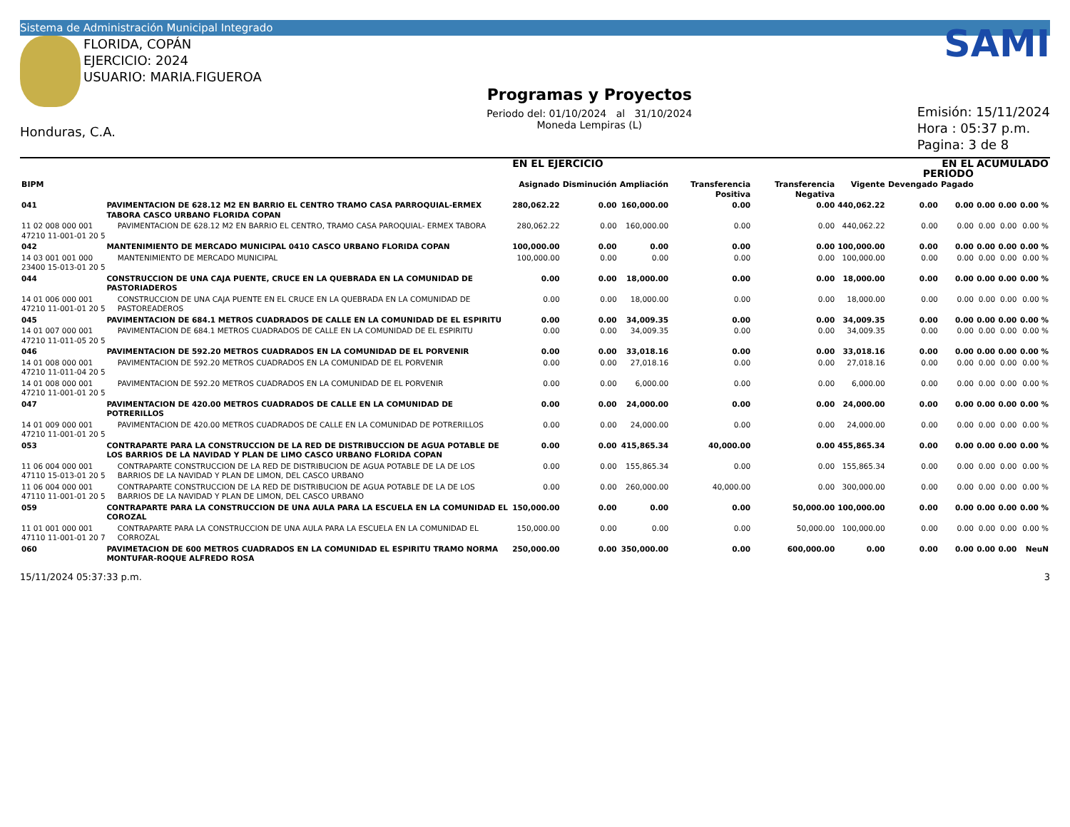Sistema de Administración Municipal Integrado
FLORIDA, COPÁN
EJERCICIO: 2024
USUARIO: MARIA.FIGUEROA
Honduras, C.A.
Programas y Proyectos
Periodo del: 01/10/2024 al 31/10/2024
Moneda Lempiras (L)
SAMI
Emisión: 15/11/2024
Hora : 05:37 p.m.
Pagina: 3 de 8
| | | | EN EL EJERCICIO | | | | | | EN EL PERIODO | | ACUMULADO | | |
| --- | --- | --- | --- | --- | --- | --- | --- | --- | --- | --- | --- | --- | --- |
| BIPM | | | Asignado | Disminución | Ampliación | Transferencia Positiva | Transferencia Negativa | Vigente | Devengado | Pagado | | | |
| 041 | PAVIMENTACION DE 628.12 M2 EN BARRIO EL CENTRO TRAMO CASA PARROQUIAL-ERMEX TABORA CASCO URBANO FLORIDA COPAN | | 280,062.22 | 0.00 | 160,000.00 | 0.00 | 0.00 | 440,062.22 | 0.00 | 0.00 | 0.00 | 0.00 | 0.00 % |
| 11 02 008 000 001 47210 11-001-01 20 5 | | PAVIMENTACION DE 628.12 M2 EN BARRIO EL CENTRO, TRAMO CASA PAROQUIAL- ERMEX TABORA | 280,062.22 | 0.00 | 160,000.00 | 0.00 | 0.00 | 440,062.22 | 0.00 | 0.00 | 0.00 | 0.00 | 0.00 % |
| 042 | MANTENIMIENTO DE MERCADO MUNICIPAL 0410 CASCO URBANO FLORIDA COPAN | | 100,000.00 | 0.00 | 0.00 | 0.00 | 0.00 | 100,000.00 | 0.00 | 0.00 | 0.00 | 0.00 | 0.00 % |
| 14 03 001 001 000 23400 15-013-01 20 5 | | MANTENIMIENTO DE MERCADO MUNICIPAL | 100,000.00 | 0.00 | 0.00 | 0.00 | 0.00 | 100,000.00 | 0.00 | 0.00 | 0.00 | 0.00 | 0.00 % |
| 044 | CONSTRUCCION DE UNA CAJA PUENTE, CRUCE EN LA QUEBRADA EN LA COMUNIDAD DE PASTORIADEROS | | 0.00 | 0.00 | 18,000.00 | 0.00 | 0.00 | 18,000.00 | 0.00 | 0.00 | 0.00 | 0.00 | 0.00 % |
| 14 01 006 000 001 47210 11-001-01 20 5 | | CONSTRUCCION DE UNA CAJA PUENTE EN EL CRUCE EN LA QUEBRADA EN LA COMUNIDAD DE PASTOREADEROS | 0.00 | 0.00 | 18,000.00 | 0.00 | 0.00 | 18,000.00 | 0.00 | 0.00 | 0.00 | 0.00 | 0.00 % |
| 045 | PAVIMENTACION DE 684.1 METROS CUADRADOS DE CALLE EN LA COMUNIDAD DE EL ESPIRITU | | 0.00 | 0.00 | 34,009.35 | 0.00 | 0.00 | 34,009.35 | 0.00 | 0.00 | 0.00 | 0.00 | 0.00 % |
| 14 01 007 000 001 47210 11-011-05 20 5 | | PAVIMENTACION DE 684.1 METROS CUADRADOS DE CALLE EN LA COMUNIDAD DE EL ESPIRITU | 0.00 | 0.00 | 34,009.35 | 0.00 | 0.00 | 34,009.35 | 0.00 | 0.00 | 0.00 | 0.00 | 0.00 % |
| 046 | PAVIMENTACION DE 592.20 METROS CUADRADOS EN LA COMUNIDAD DE EL PORVENIR | | 0.00 | 0.00 | 33,018.16 | 0.00 | 0.00 | 33,018.16 | 0.00 | 0.00 | 0.00 | 0.00 | 0.00 % |
| 14 01 008 000 001 47210 11-011-04 20 5 | | PAVIMENTACION DE 592.20 METROS CUADRADOS EN LA COMUNIDAD DE EL PORVENIR | 0.00 | 0.00 | 27,018.16 | 0.00 | 0.00 | 27,018.16 | 0.00 | 0.00 | 0.00 | 0.00 | 0.00 % |
| 14 01 008 000 001 47210 11-001-01 20 5 | | PAVIMENTACION DE 592.20 METROS CUADRADOS EN LA COMUNIDAD DE EL PORVENIR | 0.00 | 0.00 | 6,000.00 | 0.00 | 0.00 | 6,000.00 | 0.00 | 0.00 | 0.00 | 0.00 | 0.00 % |
| 047 | PAVIMENTACION DE 420.00 METROS CUADRADOS DE CALLE EN LA COMUNIDAD DE POTRERILLOS | | 0.00 | 0.00 | 24,000.00 | 0.00 | 0.00 | 24,000.00 | 0.00 | 0.00 | 0.00 | 0.00 | 0.00 % |
| 14 01 009 000 001 47210 11-001-01 20 5 | | PAVIMENTACION DE 420.00 METROS CUADRADOS DE CALLE EN LA COMUNIDAD DE POTRERILLOS | 0.00 | 0.00 | 24,000.00 | 0.00 | 0.00 | 24,000.00 | 0.00 | 0.00 | 0.00 | 0.00 | 0.00 % |
| 053 | CONTRAPARTE PARA LA CONSTRUCCION DE LA RED DE DISTRIBUCCION DE AGUA POTABLE DE LOS BARRIOS DE LA NAVIDAD Y PLAN DE LIMO CASCO URBANO FLORIDA COPAN | | 0.00 | 0.00 | 415,865.34 | 40,000.00 | 0.00 | 455,865.34 | 0.00 | 0.00 | 0.00 | 0.00 | 0.00 % |
| 11 06 004 000 001 47110 15-013-01 20 5 | | CONTRAPARTE CONSTRUCCION DE LA RED DE DISTRIBUCION DE AGUA POTABLE DE LA DE LOS BARRIOS DE LA NAVIDAD Y PLAN DE LIMON, DEL CASCO URBANO | 0.00 | 0.00 | 155,865.34 | 0.00 | 0.00 | 155,865.34 | 0.00 | 0.00 | 0.00 | 0.00 | 0.00 % |
| 11 06 004 000 001 47110 11-001-01 20 5 | | CONTRAPARTE CONSTRUCCION DE LA RED DE DISTRIBUCION DE AGUA POTABLE DE LA DE LOS BARRIOS DE LA NAVIDAD Y PLAN DE LIMON, DEL CASCO URBANO | 0.00 | 0.00 | 260,000.00 | 40,000.00 | 0.00 | 300,000.00 | 0.00 | 0.00 | 0.00 | 0.00 | 0.00 % |
| 059 | CONTRAPARTE PARA LA CONSTRUCCION DE UNA AULA PARA LA ESCUELA EN LA COMUNIDAD EL COROZAL | | 150,000.00 | 0.00 | 0.00 | 0.00 | 50,000.00 | 100,000.00 | 0.00 | 0.00 | 0.00 | 0.00 | 0.00 % |
| 11 01 001 000 001 47110 11-001-01 20 7 | | CONTRAPARTE PARA LA CONSTRUCCION DE UNA AULA PARA LA ESCUELA EN LA COMUNIDAD EL CORROZAL | 150,000.00 | 0.00 | 0.00 | 0.00 | 50,000.00 | 100,000.00 | 0.00 | 0.00 | 0.00 | 0.00 | 0.00 % |
| 060 | PAVIMETACION DE 600 METROS CUADRADOS EN LA COMUNIDAD EL ESPIRITU TRAMO NORMA MONTUFAR-ROQUE ALFREDO ROSA | | 250,000.00 | 0.00 | 350,000.00 | 0.00 | 600,000.00 | 0.00 | 0.00 | 0.00 | 0.00 | 0.00 | NeuN |
15/11/2024 05:37:33 p.m. 3